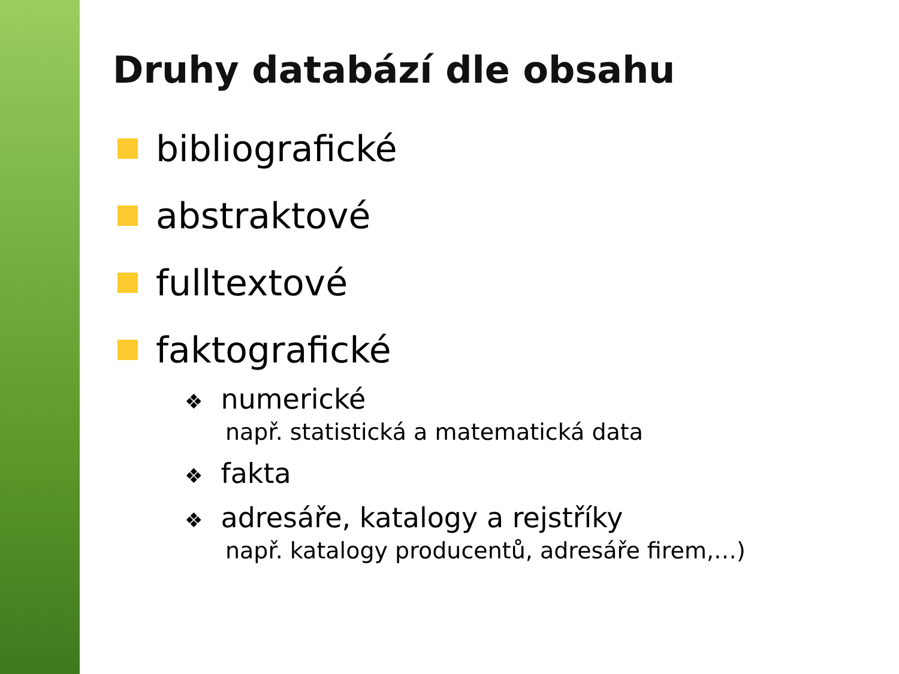Druhy databází dle obsahu
bibliografické
abstraktové
fulltextové
faktografické
❖ numerické
např. statistická a matematická data
❖ fakta
❖ adresáře, katalogy a rejstříky
např. katalogy producentů, adresáře firem,…)